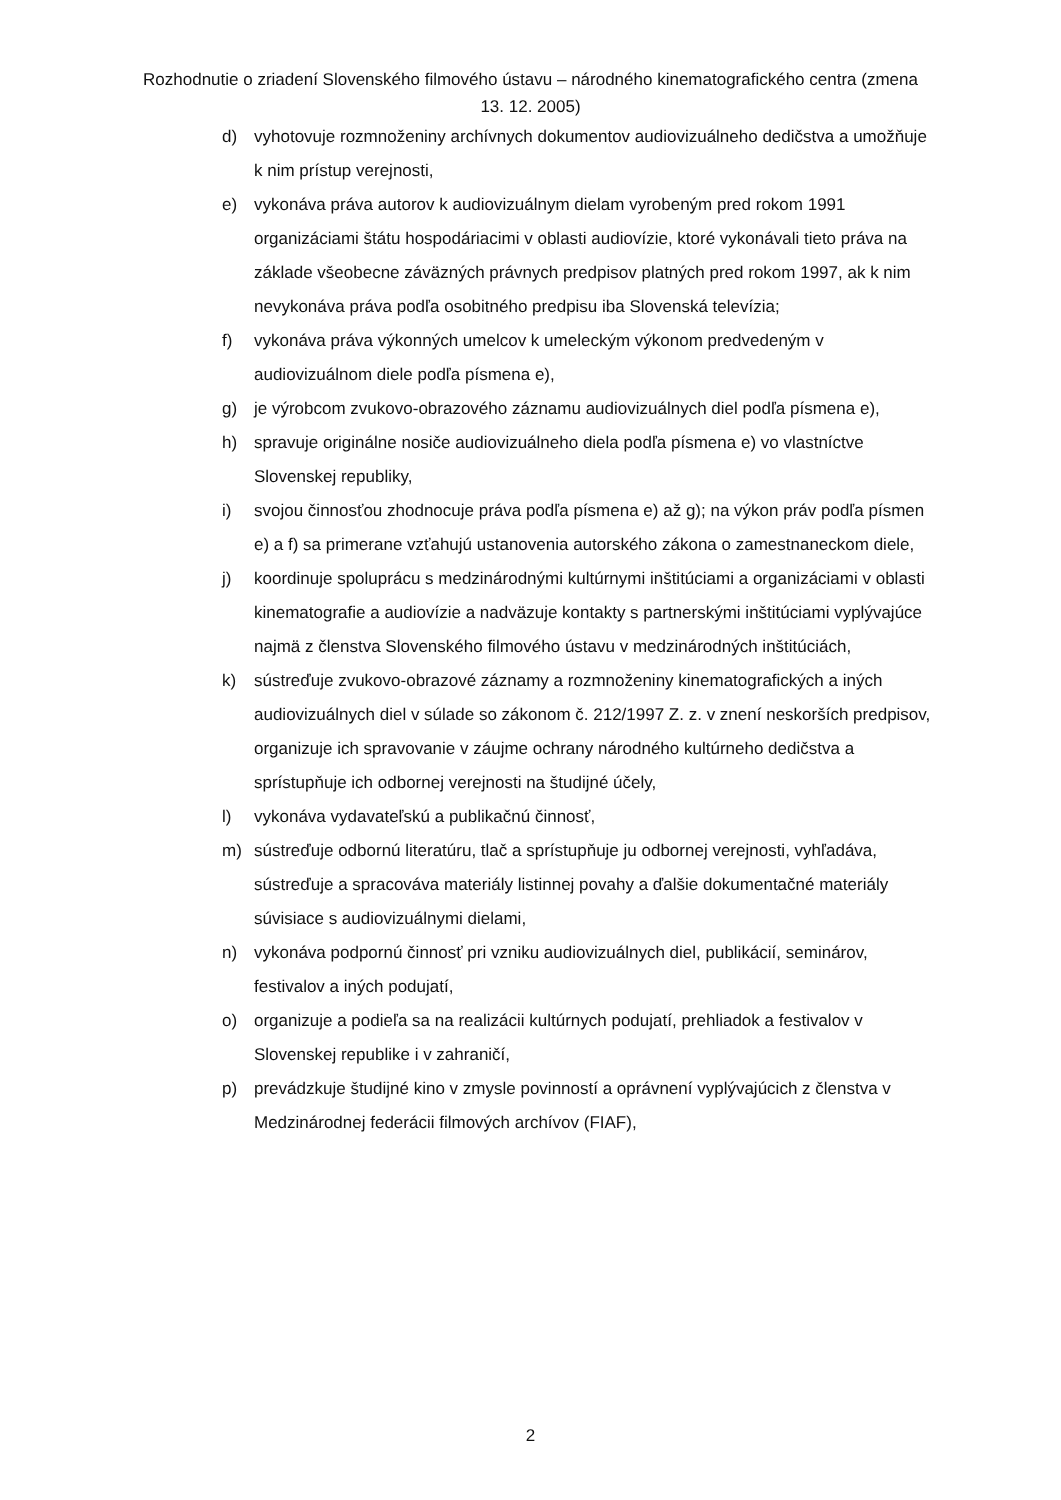Rozhodnutie o zriadení Slovenského filmového ústavu – národného kinematografického centra (zmena 13. 12. 2005)
d) vyhotovuje rozmnoženiny archívnych dokumentov audiovizuálneho dedičstva a umožňuje k nim prístup verejnosti,
e) vykonáva práva autorov k audiovizuálnym dielam vyrobeným pred rokom 1991 organizáciami štátu hospodáriacimi v oblasti audiovízie, ktoré vykonávali tieto práva na základe všeobecne záväzných právnych predpisov platných pred rokom 1997, ak k nim nevykonáva práva podľa osobitného predpisu iba Slovenská televízia;
f) vykonáva práva výkonných umelcov k umeleckým výkonom predvedeným v audiovizuálnom diele podľa písmena e),
g) je výrobcom zvukovo-obrazového záznamu audiovizuálnych diel podľa písmena e),
h) spravuje originálne nosiče audiovizuálneho diela podľa písmena e) vo vlastníctve Slovenskej republiky,
i) svojou činnosťou zhodnocuje práva podľa písmena e) až g); na výkon práv podľa písmen e) a f) sa primerane vzťahujú ustanovenia autorského zákona o zamestnaneckom diele,
j) koordinuje spoluprácu s medzinárodnými kultúrnymi inštitúciami a organizáciami v oblasti kinematografie a audiovízie a nadväzuje kontakty s partnerskými inštitúciami vyplývajúce najmä z členstva Slovenského filmového ústavu v medzinárodných inštitúciách,
k) sústreďuje zvukovo-obrazové záznamy a rozmnoženiny kinematografických a iných audiovizuálnych diel v súlade so zákonom č. 212/1997 Z. z. v znení neskorších predpisov, organizuje ich spravovanie v záujme ochrany národného kultúrneho dedičstva a sprístupňuje ich odbornej verejnosti na študijné účely,
l) vykonáva vydavateľskú a publikačnú činnosť,
m) sústreďuje odbornú literatúru, tlač a sprístupňuje ju odbornej verejnosti, vyhľadáva, sústreďuje a spracováva materiály listinnej povahy a ďalšie dokumentačné materiály súvisiace s audiovizuálnymi dielami,
n) vykonáva podpornú činnosť pri vzniku audiovizuálnych diel, publikácií, seminárov, festivalov a iných podujatí,
o) organizuje a podieľa sa na realizácii kultúrnych podujatí, prehliadok a festivalov v Slovenskej republike i v zahraničí,
p) prevádzkuje študijné kino v zmysle povinností a oprávnení vyplývajúcich z členstva v Medzinárodnej federácii filmových archívov (FIAF),
2